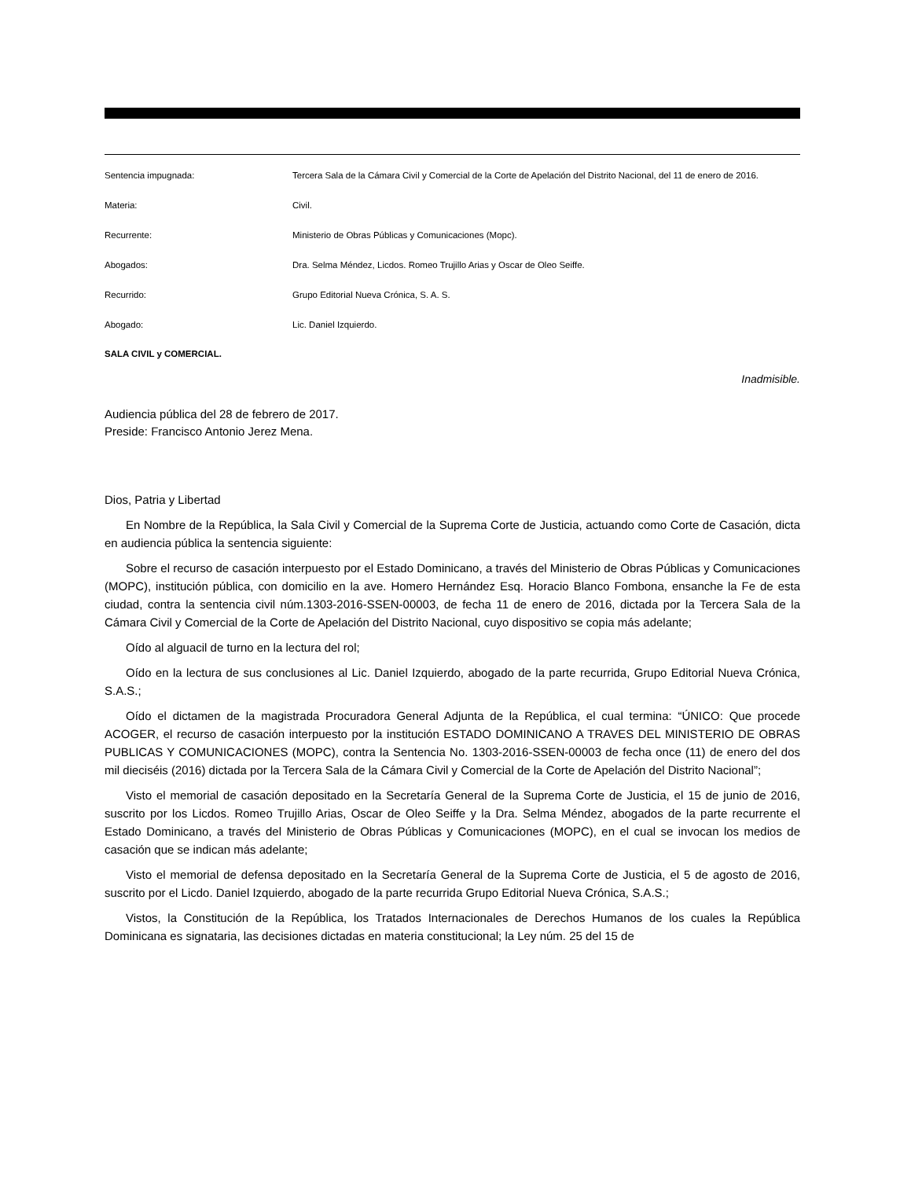Sentencia impugnada:
Tercera Sala de la Cámara Civil y Comercial de la Corte de Apelación del Distrito Nacional, del 11 de enero de 2016.
Materia:
Civil.
Recurrente:
Ministerio de Obras Públicas y Comunicaciones (Mopc).
Abogados:
Dra. Selma Méndez, Licdos. Romeo Trujillo Arias y Oscar de Oleo Seiffe.
Recurrido:
Grupo Editorial Nueva Crónica, S. A. S.
Abogado:
Lic. Daniel Izquierdo.
SALA CIVIL y COMERCIAL.
Inadmisible.
Audiencia pública del 28 de febrero de 2017.
Preside: Francisco Antonio Jerez Mena.
Dios, Patria y Libertad
En Nombre de la República, la Sala Civil y Comercial de la Suprema Corte de Justicia, actuando como Corte de Casación, dicta en audiencia pública la sentencia siguiente:
Sobre el recurso de casación interpuesto por el Estado Dominicano, a través del Ministerio de Obras Públicas y Comunicaciones (MOPC), institución pública, con domicilio en la ave. Homero Hernández Esq. Horacio Blanco Fombona, ensanche la Fe de esta ciudad, contra la sentencia civil núm.1303-2016-SSEN-00003, de fecha 11 de enero de 2016, dictada por la Tercera Sala de la Cámara Civil y Comercial de la Corte de Apelación del Distrito Nacional, cuyo dispositivo se copia más adelante;
Oído al alguacil de turno en la lectura del rol;
Oído en la lectura de sus conclusiones al Lic. Daniel Izquierdo, abogado de la parte recurrida, Grupo Editorial Nueva Crónica, S.A.S.;
Oído el dictamen de la magistrada Procuradora General Adjunta de la República, el cual termina: “ÚNICO: Que procede ACOGER, el recurso de casación interpuesto por la institución ESTADO DOMINICANO A TRAVES DEL MINISTERIO DE OBRAS PUBLICAS Y COMUNICACIONES (MOPC), contra la Sentencia No. 1303-2016-SSEN-00003 de fecha once (11) de enero del dos mil dieciséis (2016) dictada por la Tercera Sala de la Cámara Civil y Comercial de la Corte de Apelación del Distrito Nacional”;
Visto el memorial de casación depositado en la Secretaría General de la Suprema Corte de Justicia, el 15 de junio de 2016, suscrito por los Licdos. Romeo Trujillo Arias, Oscar de Oleo Seiffe y la Dra. Selma Méndez, abogados de la parte recurrente el Estado Dominicano, a través del Ministerio de Obras Públicas y Comunicaciones (MOPC), en el cual se invocan los medios de casación que se indican más adelante;
Visto el memorial de defensa depositado en la Secretaría General de la Suprema Corte de Justicia, el 5 de agosto de 2016, suscrito por el Licdo. Daniel Izquierdo, abogado de la parte recurrida Grupo Editorial Nueva Crónica, S.A.S.;
Vistos, la Constitución de la República, los Tratados Internacionales de Derechos Humanos de los cuales la República Dominicana es signataria, las decisiones dictadas en materia constitucional; la Ley núm. 25 del 15 de